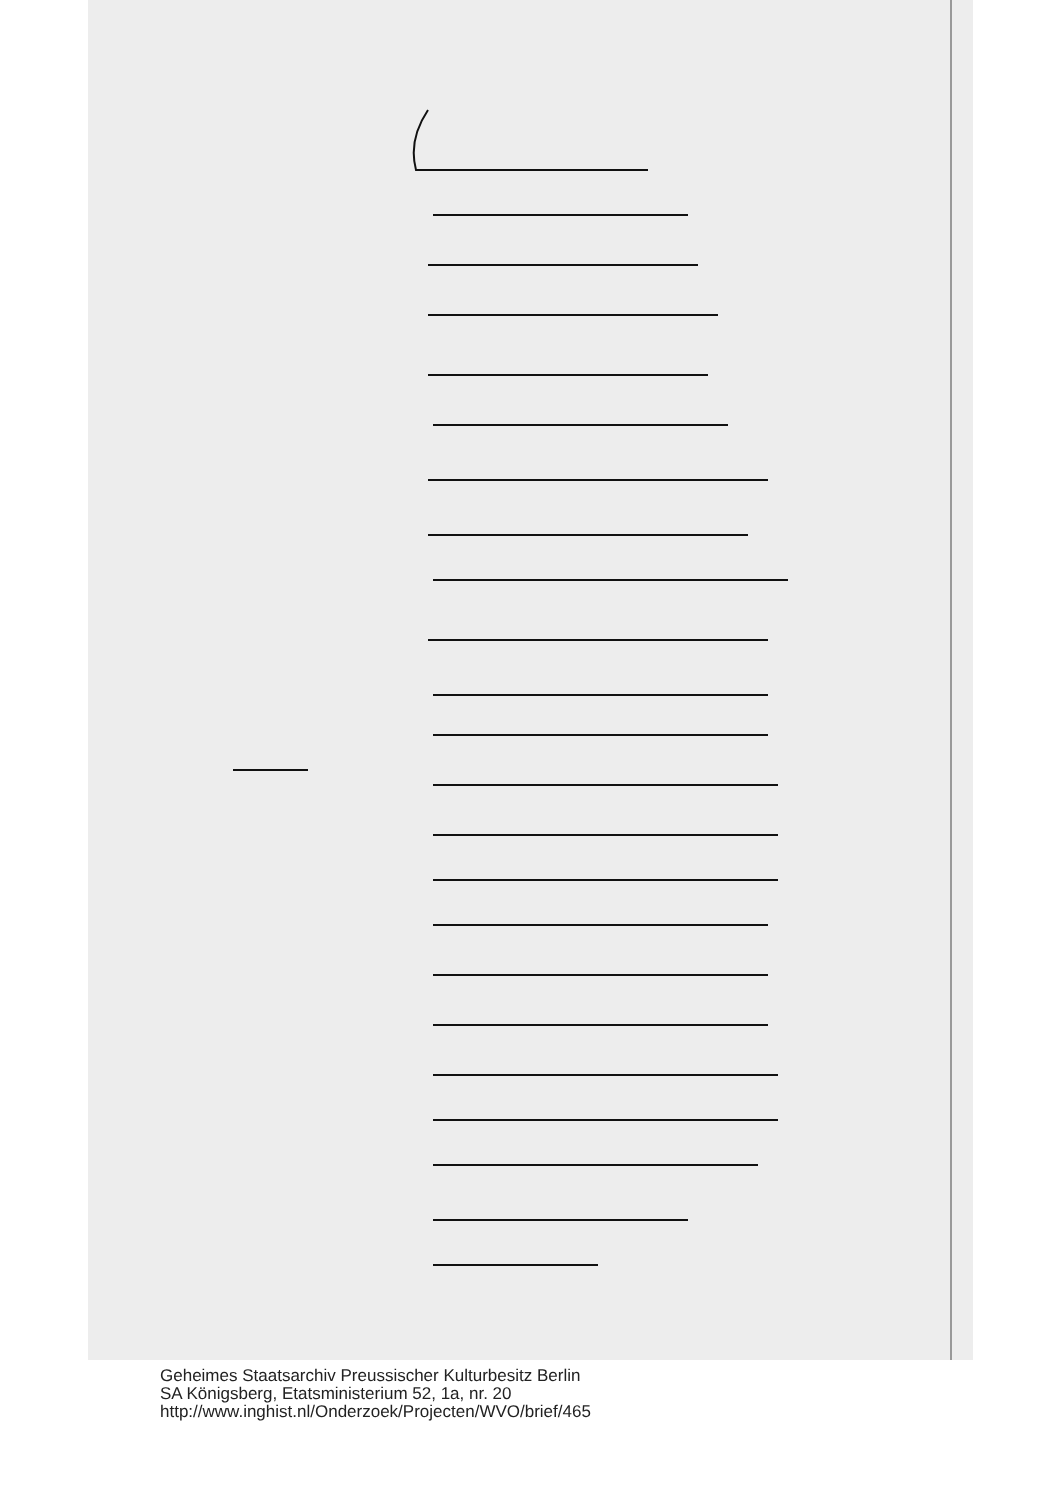Geheimes Staatsarchiv Preussischer Kulturbesitz Berlin
SA Königsberg, Etatsministerium 52, 1a, nr. 20
http://www.inghist.nl/Onderzoek/Projecten/WVO/brief/465